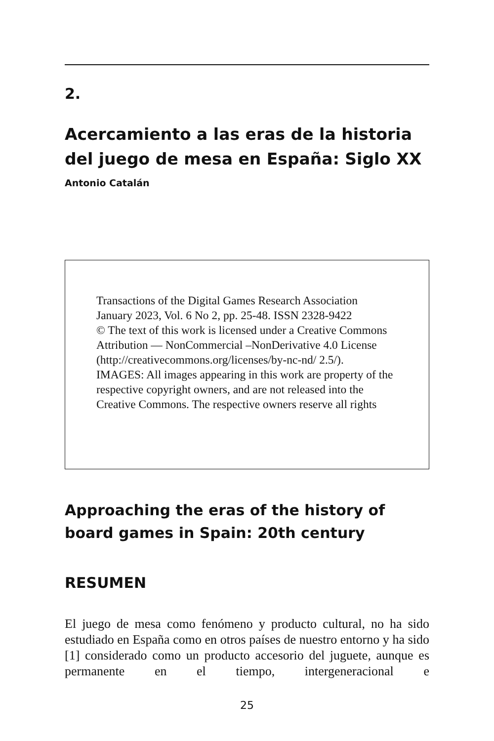2.
Acercamiento a las eras de la historia del juego de mesa en España: Siglo XX
Antonio Catalán
Transactions of the Digital Games Research Association
January 2023, Vol. 6 No 2, pp. 25-48. ISSN 2328-9422
© The text of this work is licensed under a Creative Commons Attribution — NonCommercial –NonDerivative 4.0 License (http://creativecommons.org/licenses/by-nc-nd/ 2.5/).
IMAGES: All images appearing in this work are property of the respective copyright owners, and are not released into the Creative Commons. The respective owners reserve all rights
Approaching the eras of the history of board games in Spain: 20th century
RESUMEN
El juego de mesa como fenómeno y producto cultural, no ha sido estudiado en España como en otros países de nuestro entorno y ha sido [1] considerado como un producto accesorio del juguete, aunque es permanente en el tiempo, intergeneracional e
25